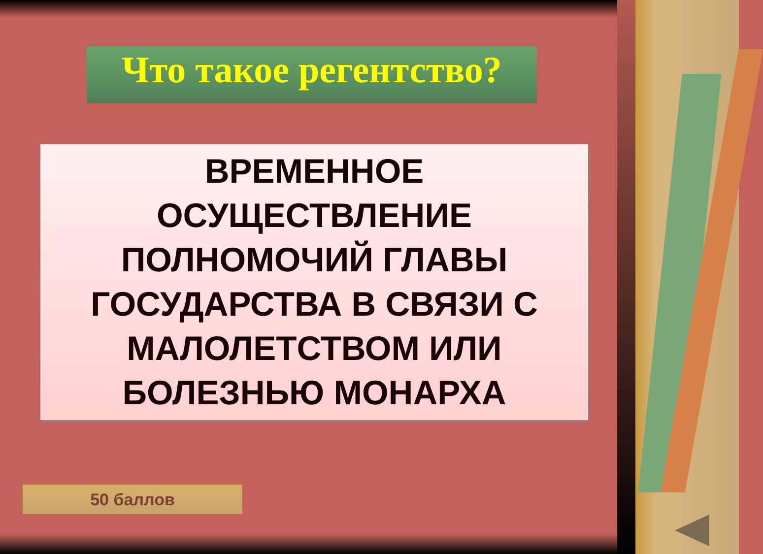Что такое регентство?
ВРЕМЕННОЕ
ОСУЩЕСТВЛЕНИЕ
ПОЛНОМОЧИЙ ГЛАВЫ
ГОСУДАРСТВА В СВЯЗИ С
МАЛОЛЕТСТВОМ ИЛИ
БОЛЕЗНЬЮ МОНАРХА
50 баллов